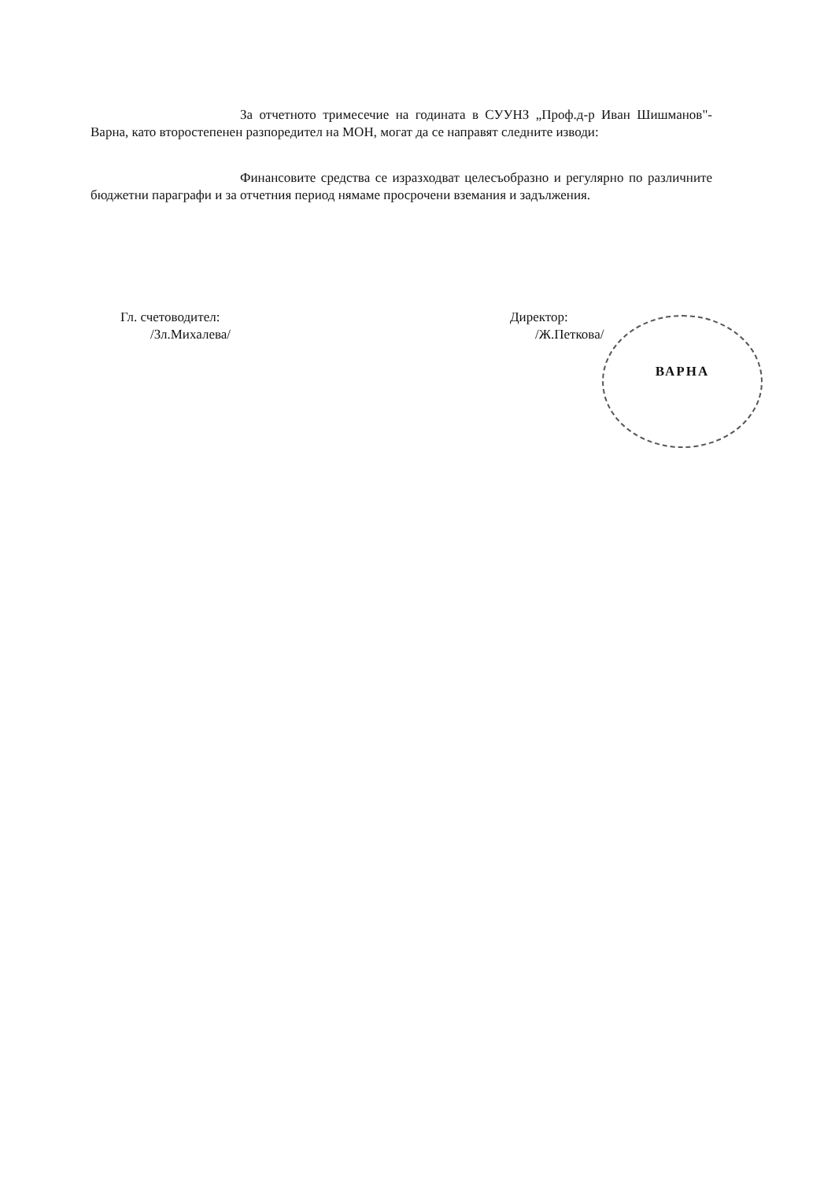За отчетното тримесечие на годината в СУУНЗ „Проф.д-р Иван Шишманов"- Варна, като второстепенен разпоредител на МОН, могат да се направят следните изводи:
Финансовите средства се изразходват целесъобразно и регулярно по различните бюджетни параграфи и за отчетния период нямаме просрочени вземания и задължения.
Гл. счетоводител:
/Зл.Михалева/
Директор:
/Ж.Петкова/
ВАРНА